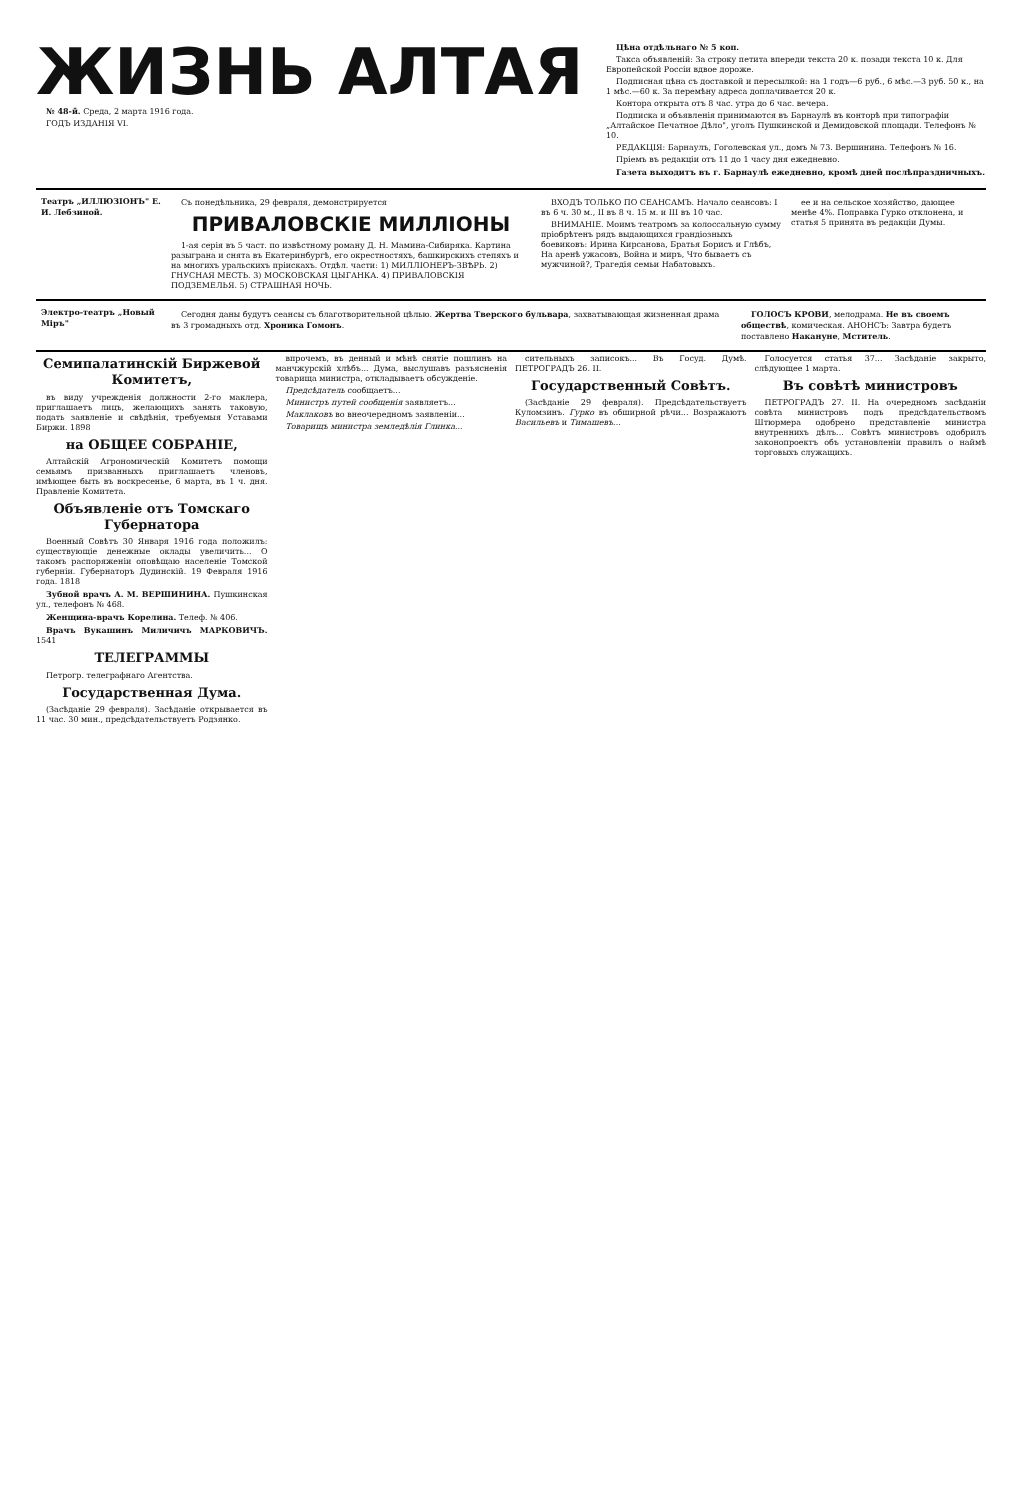ЖИЗНЬ АЛТАЯ
№ 48-й. Среда, 2 марта 1916 года.
ГОДЪ ИЗДАНІЯ VI.
Цѣна отдѣльнаго № 5 коп.
Такса объявленій: За строку петита впереди текста 20 к. позади текста 10 к. Для Европейской Россіи вдвое дороже.
Подписная цѣна съ доставкой и пересылкой: на 1 годъ—6 руб., 6 мѣс.—3 руб. 50 к., на 1 мѣс.—60 к. За перемѣну адреса доплачивается 20 к.
Контора открыта отъ 8 час. утра до 6 час. вечера.
Подписка и объявленія принимаются въ Барнаулѣ въ конторѣ при типографіи „Алтайское Печатное Дѣло", уголъ Пушкинской и Демидовской площади. Телефонъ № 10.
РЕДАКЦІЯ: Барнаулъ, Гоголевская ул., домъ № 73. Вершинина. Телефонъ № 16.
Пріемъ въ редакціи отъ 11 до 1 часу дня ежедневно.
Газета выходитъ въ г. Барнаулѣ ежедневно, кромѣ дней послѣпраздничныхъ.
Театръ „ИЛЛЮЗІОНЪ" Е. И. Лебзиной.
Съ понедѣльника, 29 февраля, демонстрируется
ПРИВАЛОВСКІЕ МИЛЛІОНЫ
1-ая серія въ 5 част. по извѣстному роману Д. Н. Мамина-Сибиряка. Картина разыграна и снята въ Екатеринбургѣ, его окрестностяхъ, башкирскихъ степяхъ и на многихъ уральскихъ пріискахъ. Отдѣл. части: 1) МИЛЛІОНЕРЪ-ЗВѢРЬ. 2) ГНУСНАЯ МЕСТЬ. 3) МОСКОВСКАЯ ЦЫГАНКА. 4) ПРИВАЛОВСКІЯ ПОДЗЕМЕЛЬЯ. 5) СТРАШНАЯ НОЧЬ.
ВХОДЪ ТОЛЬКО ПО СЕАНСАМЪ. Начало сеансовъ: I въ 6 ч. 30 м., II въ 8 ч. 15 м. и III въ 10 час.
ВНИМАНІЕ. Моимъ театромъ за колоссальную сумму пріобрѣтенъ рядъ выдающихся грандіозныхъ боевиковъ: Ирина Кирсанова, Братья Борисъ и Глѣбъ, На аренѣ ужасовъ, Война и миръ, Что бываетъ съ мужчиной?, Трагедія семьи Набатовыхъ.
ее и на сельское хозяйство, дающее менѣе 4%. Поправка Гурко отклонена, и статья 5 принята въ редакціи Думы.
Электро-театръ „Новый Міръ"
Сегодня даны будутъ сеансы съ благотворительной цѣлью. Жертва Тверского бульвара, захватывающая жизненная драма въ 3 громадныхъ отд. Хроника Гомонъ.
ГОЛОСЪ КРОВИ, мелодрама. Не въ своемъ обществѣ, комическая. АНОНСЪ: Завтра будетъ поставлено Накануне, Мститель.
Семипалатинскій Биржевой Комитетъ,
въ виду учрежденія должности 2-го маклера, приглашаетъ лицъ, желающихъ занять таковую, подать заявленіе и свѣдѣнія, требуемыя Уставами Биржи. 1898
на ОБЩЕЕ СОБРАНІЕ,
Алтайскій Агрономическій Комитетъ помощи семьямъ призванныхъ приглашаетъ членовъ, имѣющее быть въ воскресенье, 6 марта, въ 1 ч. дня. Правленіе Комитета.
Объявленіе отъ Томскаго Губернатора
Военный Совѣтъ 30 Января 1916 года положилъ: существующіе денежные оклады увеличить... О такомъ распоряженіи оповѣщаю населеніе Томской губерніи. Губернаторъ Дудинскій. 19 Февраля 1916 года. 1818
Зубной врачъ А. М. ВЕРШИНИНА. Пушкинская ул., телефонъ № 468.
Женщина-врачъ Корелина. Телеф. № 406.
Врачъ Вукашинъ Миличичъ МАРКОВИЧЪ. 1541
ТЕЛЕГРАММЫ
Петрогр. телеграфнаго Агентства.
Государственная Дума.
(Засѣданіе 29 февраля). Засѣданіе открывается въ 11 час. 30 мин., предсѣдательствуетъ Родзянко.
впрочемъ, въ денный и мѣнѣ снятіе пошлинъ на манчжурскій хлѣбъ... Дума, выслушавъ разъясненія товарища министра, откладываетъ обсужденіе.
Предсѣдатель сообщаетъ...
Министръ путей сообщенія заявляетъ...
Маклаковъ во внеочередномъ заявленіи...
Товарищъ министра земледѣлія Глинка...
сительныхъ записокъ... Въ Госуд. Думѣ. ПЕТРОГРАДЪ 26. II.
Государственный Совѣтъ.
(Засѣданіе 29 февраля). Предсѣдательствуетъ Куломзинъ. Гурко въ обширной рѣчи... Возражаютъ Васильевъ и Тимашевъ...
Голосуется статья 37... Засѣданіе закрыто, слѣдующее 1 марта.
Въ совѣтѣ министровъ
ПЕТРОГРАДЪ 27. II. На очередномъ засѣданіи совѣта министровъ подъ предсѣдательствомъ Штюрмера одобрено представленіе министра внутреннихъ дѣлъ... Совѣтъ министровъ одобрилъ законопроектъ объ установленіи правилъ о наймѣ торговыхъ служащихъ.